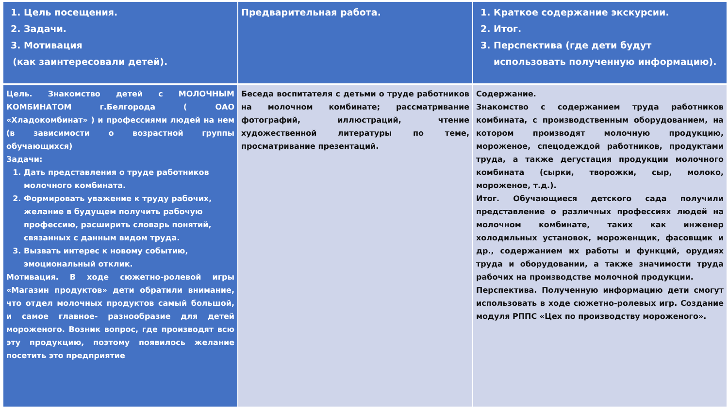| 1. Цель посещения. 2. Задачи. 3. Мотивация (как заинтересовали детей). | Предварительная работа. | 1. Краткое содержание экскурсии. 2. Итог. 3. Перспектива (где дети будут использовать полученную информацию). |
| Цель. Знакомство детей с МОЛОЧНЫМ КОМБИНАТОМ г.Белгорода ( ОАО «Хладокомбинат» ) и профессиями людей на нем (в зависимости о возрастной группы обучающихся) Задачи: 1. Дать представления о труде работников молочного комбината. 2. Формировать уважение к труду рабочих, желание в будущем получить рабочую профессию, расширить словарь понятий, связанных с данным видом труда. 3. Вызвать интерес к новому событию, эмоциональный отклик. Мотивация. В ходе сюжетно-ролевой игры «Магазин продуктов» дети обратили внимание, что отдел молочных продуктов самый большой, и самое главное- разнообразие для детей мороженого. Возник вопрос, где производят всю эту продукцию, поэтому появилось желание посетить это предприятие | Беседа воспитателя с детьми о труде работников на молочном комбинате; рассматривание фотографий, иллюстраций, чтение художественной литературы по теме, просматривание презентаций. | Содержание. Знакомство с содержанием труда работников комбината, с производственным оборудованием, на котором производят молочную продукцию, мороженое, спецодеждой работников, продуктами труда, а также дегустация продукции молочного комбината (сырки, творожки, сыр, молоко, мороженое, т.д.). Итог. Обучающиеся детского сада получили представление о различных профессиях людей на молочном комбинате, таких как инженер холодильных установок, мороженщик, фасовщик и др., содержанием их работы и функций, орудиях труда и оборудовании, а также значимости труда рабочих на производстве молочной продукции. Перспектива. Полученную информацию дети смогут использовать в ходе сюжетно-ролевых игр. Создание модуля РППС «Цех по производству мороженого». |